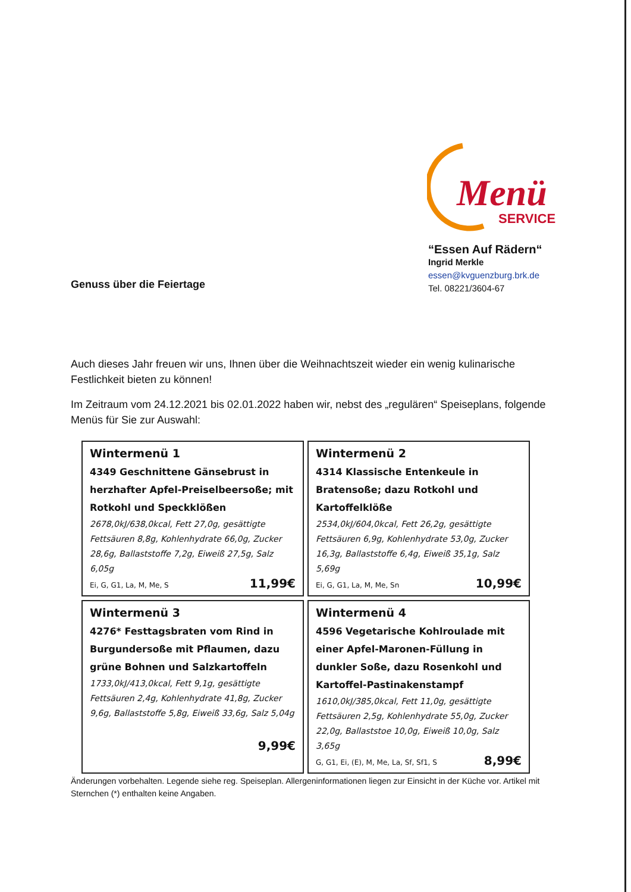Menü
SERVICE
“Essen Auf Rädern“
Ingrid Merkle
essen@kvguenzburg.brk.de
Tel. 08221/3604-67
Genuss über die Feiertage
Auch dieses Jahr freuen wir uns, Ihnen über die Weihnachtszeit wieder ein wenig kulinarische Festlichkeit bieten zu können!
Im Zeitraum vom 24.12.2021 bis 02.01.2022 haben wir, nebst des „regulären“ Speiseplans, folgende Menüs für Sie zur Auswahl:
| Wintermenü 1 4349 Geschnittene Gänsebrust in herzhafter Apfel-Preiselbeersoße; mit Rotkohl und Speckklößen 2678,0kJ/638,0kcal, Fett 27,0g, gesättigte Fettsäuren 8,8g, Kohlenhydrate 66,0g, Zucker 28,6g, Ballaststoffe 7,2g, Eiweiß 27,5g, Salz 6,05g Ei, G, G1, La, M, Me, S 11,99€ | Wintermenü 2 4314 Klassische Entenkeule in Bratensoße; dazu Rotkohl und Kartoffelklöße 2534,0kJ/604,0kcal, Fett 26,2g, gesättigte Fettsäuren 6,9g, Kohlenhydrate 53,0g, Zucker 16,3g, Ballaststoffe 6,4g, Eiweiß 35,1g, Salz 5,69g Ei, G, G1, La, M, Me, Sn 10,99€ |
| Wintermenü 3 4276* Festtagsbraten vom Rind in Burgundersoße mit Pflaumen, dazu grüne Bohnen und Salzkartoffeln 1733,0kJ/413,0kcal, Fett 9,1g, gesättigte Fettsäuren 2,4g, Kohlenhydrate 41,8g, Zucker 9,6g, Ballaststoffe 5,8g, Eiweiß 33,6g, Salz 5,04g 9,99€ | Wintermenü 4 4596 Vegetarische Kohlroulade mit einer Apfel-Maronen-Füllung in dunkler Soße, dazu Rosenkohl und Kartoffel-Pastinakenstampf 1610,0kJ/385,0kcal, Fett 11,0g, gesättigte Fettsäuren 2,5g, Kohlenhydrate 55,0g, Zucker 22,0g, Ballaststoe 10,0g, Eiweiß 10,0g, Salz 3,65g G, G1, Ei, (E), M, Me, La, Sf, Sf1, S 8,99€ |
Änderungen vorbehalten. Legende siehe reg. Speiseplan. Allergeninformationen liegen zur Einsicht in der Küche vor. Artikel mit Sternchen (*) enthalten keine Angaben.